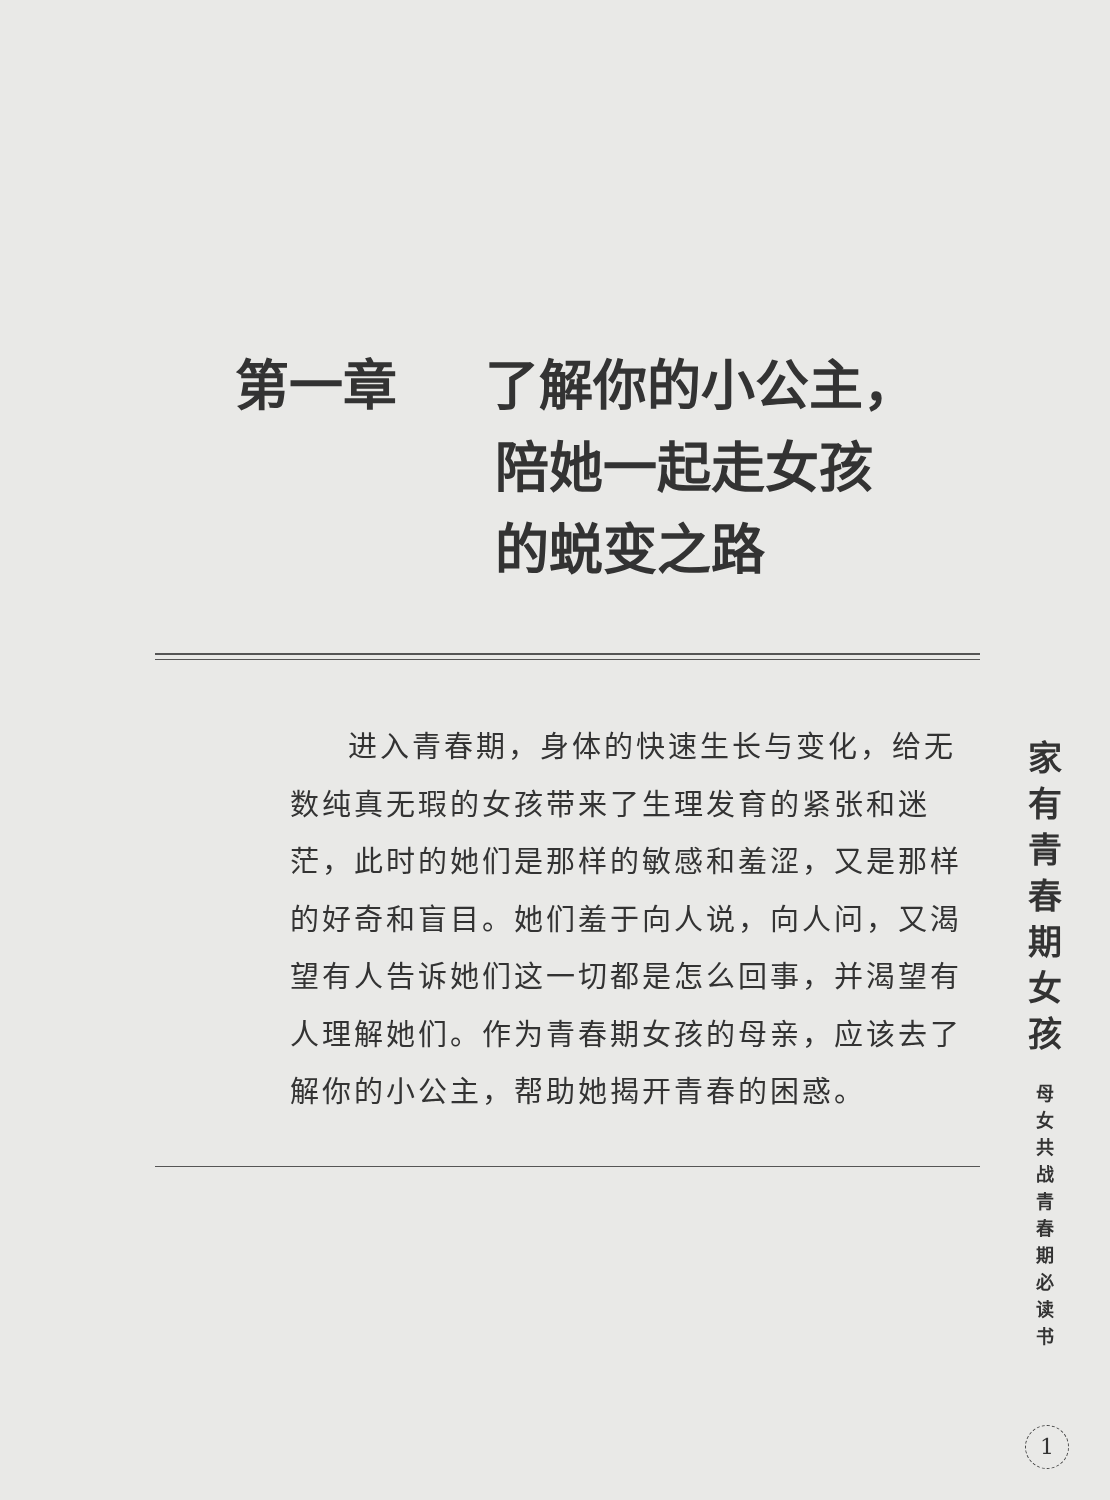第一章 了解你的小公主，
陪她一起走女孩
的蜕变之路
进入青春期，身体的快速生长与变化，给无数纯真无瑕的女孩带来了生理发育的紧张和迷茫，此时的她们是那样的敏感和羞涩，又是那样的好奇和盲目。她们羞于向人说，向人问，又渴望有人告诉她们这一切都是怎么回事，并渴望有人理解她们。作为青春期女孩的母亲，应该去了解你的小公主，帮助她揭开青春的困惑。
家
有
青
春
期
女
孩
母
女
共
战
青
春
期
必
读
书
1